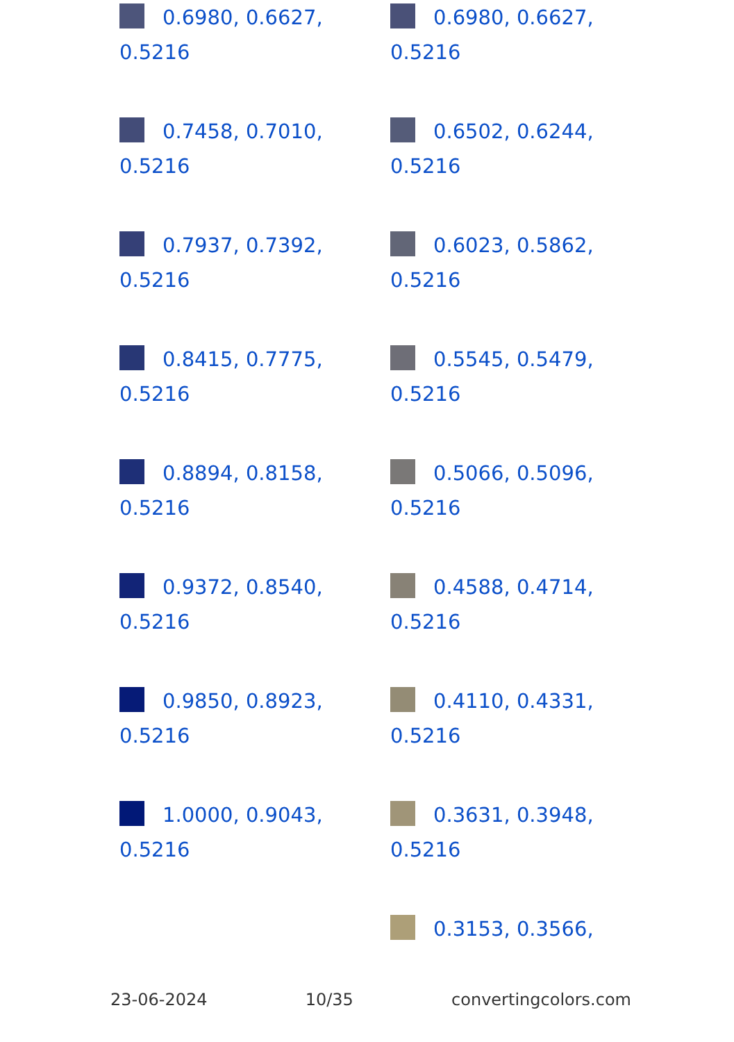0.6980, 0.6627, 0.5216
0.7458, 0.7010, 0.5216
0.7937, 0.7392, 0.5216
0.8415, 0.7775, 0.5216
0.8894, 0.8158, 0.5216
0.9372, 0.8540, 0.5216
0.9850, 0.8923, 0.5216
1.0000, 0.9043, 0.5216
0.6980, 0.6627, 0.5216
0.6502, 0.6244, 0.5216
0.6023, 0.5862, 0.5216
0.5545, 0.5479, 0.5216
0.5066, 0.5096, 0.5216
0.4588, 0.4714, 0.5216
0.4110, 0.4331, 0.5216
0.3631, 0.3948, 0.5216
0.3153, 0.3566,
23-06-2024 10/35 convertingcolors.com